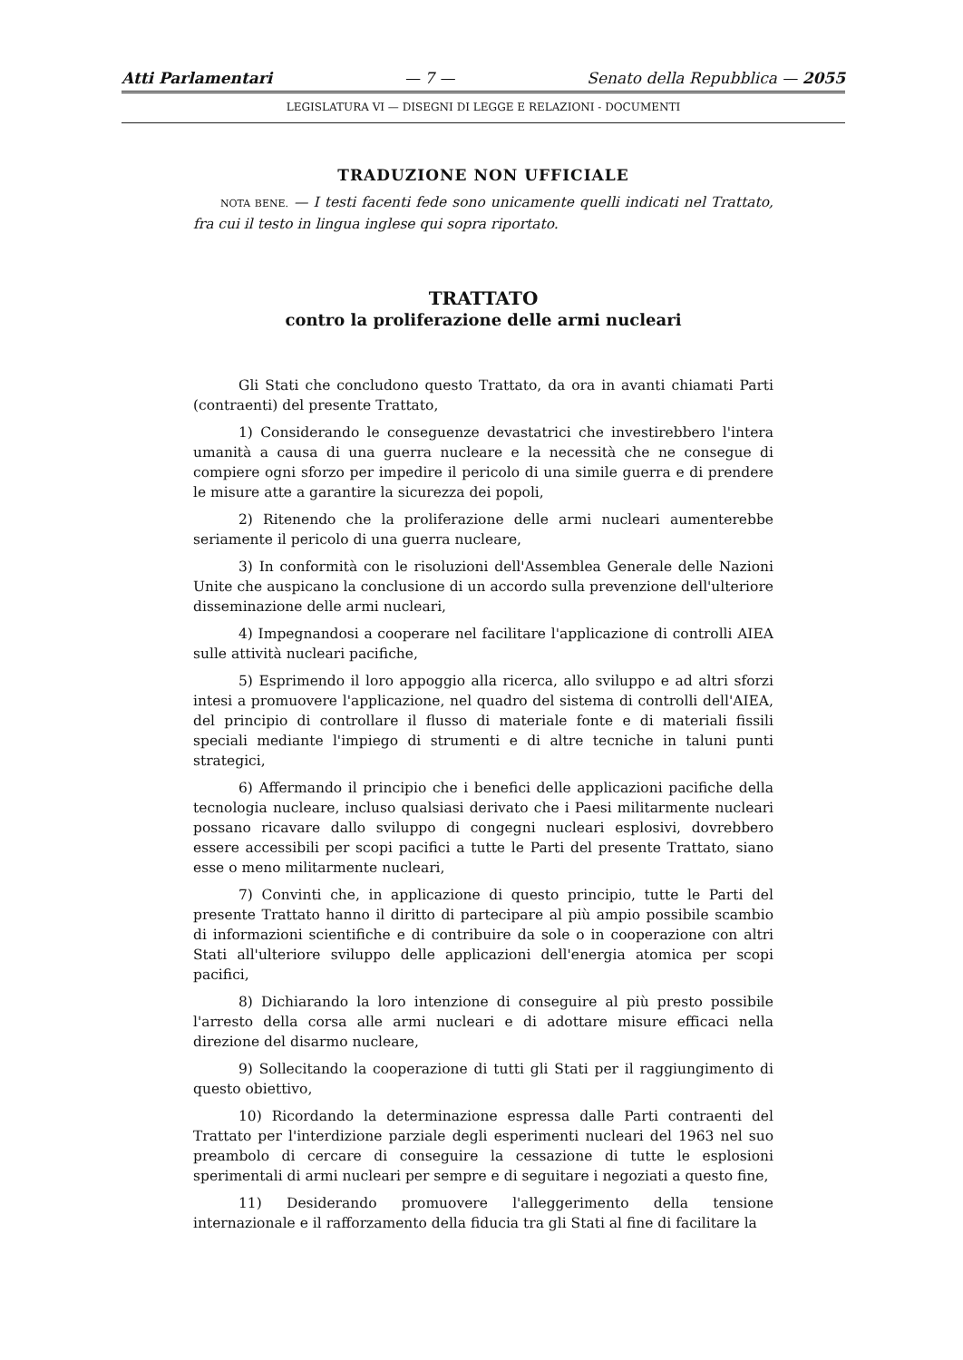Atti Parlamentari — 7 — Senato della Repubblica — 2055
LEGISLATURA VI — DISEGNI DI LEGGE E RELAZIONI - DOCUMENTI
TRADUZIONE NON UFFICIALE
NOTA BENE. — I testi facenti fede sono unicamente quelli indicati nel Trattato, fra cui il testo in lingua inglese qui sopra riportato.
TRATTATO
contro la proliferazione delle armi nucleari
Gli Stati che concludono questo Trattato, da ora in avanti chiamati Parti (contraenti) del presente Trattato,
1) Considerando le conseguenze devastatrici che investirebbero l'intera umanità a causa di una guerra nucleare e la necessità che ne consegue di compiere ogni sforzo per impedire il pericolo di una simile guerra e di prendere le misure atte a garantire la sicurezza dei popoli,
2) Ritenendo che la proliferazione delle armi nucleari aumenterebbe seriamente il pericolo di una guerra nucleare,
3) In conformità con le risoluzioni dell'Assemblea Generale delle Nazioni Unite che auspicano la conclusione di un accordo sulla prevenzione dell'ulteriore disseminazione delle armi nucleari,
4) Impegnandosi a cooperare nel facilitare l'applicazione di controlli AIEA sulle attività nucleari pacifiche,
5) Esprimendo il loro appoggio alla ricerca, allo sviluppo e ad altri sforzi intesi a promuovere l'applicazione, nel quadro del sistema di controlli dell'AIEA, del principio di controllare il flusso di materiale fonte e di materiali fissili speciali mediante l'impiego di strumenti e di altre tecniche in taluni punti strategici,
6) Affermando il principio che i benefici delle applicazioni pacifiche della tecnologia nucleare, incluso qualsiasi derivato che i Paesi militarmente nucleari possano ricavare dallo sviluppo di congegni nucleari esplosivi, dovrebbero essere accessibili per scopi pacifici a tutte le Parti del presente Trattato, siano esse o meno militarmente nucleari,
7) Convinti che, in applicazione di questo principio, tutte le Parti del presente Trattato hanno il diritto di partecipare al più ampio possibile scambio di informazioni scientifiche e di contribuire da sole o in cooperazione con altri Stati all'ulteriore sviluppo delle applicazioni dell'energia atomica per scopi pacifici,
8) Dichiarando la loro intenzione di conseguire al più presto possibile l'arresto della corsa alle armi nucleari e di adottare misure efficaci nella direzione del disarmo nucleare,
9) Sollecitando la cooperazione di tutti gli Stati per il raggiungimento di questo obiettivo,
10) Ricordando la determinazione espressa dalle Parti contraenti del Trattato per l'interdizione parziale degli esperimenti nucleari del 1963 nel suo preambolo di cercare di conseguire la cessazione di tutte le esplosioni sperimentali di armi nucleari per sempre e di seguitare i negoziati a questo fine,
11) Desiderando promuovere l'alleggerimento della tensione internazionale e il rafforzamento della fiducia tra gli Stati al fine di facilitare la